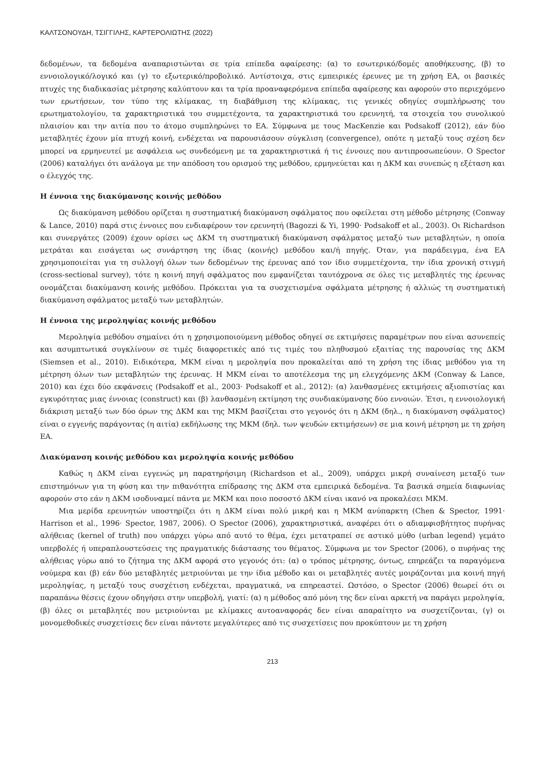ΚΑΛΤΣΟΝΟΥΔΗ, ΤΣΙΓΓΙΛΗΣ, ΚΑΡΤΕΡΟΛΙΩΤΗΣ (2022)
δεδομένων, τα δεδομένα αναπαριστώνται σε τρία επίπεδα αφαίρεσης: (α) το εσωτερικό/δομές αποθήκευσης, (β) το εννοιολογικό/λογικό και (γ) το εξωτερικό/προβολικό. Αντίστοιχα, στις εμπειρικές έρευνες με τη χρήση ΕΑ, οι βασικές πτυχές της διαδικασίας μέτρησης καλύπτουν και τα τρία προαναφερόμενα επίπεδα αφαίρεσης και αφορούν στο περιεχόμενο των ερωτήσεων, τον τύπο της κλίμακας, τη διαβάθμιση της κλίμακας, τις γενικές οδηγίες συμπλήρωσης του ερωτηματολογίου, τα χαρακτηριστικά του συμμετέχοντα, τα χαρακτηριστικά του ερευνητή, τα στοιχεία του συνολικού πλαισίου και την αιτία που το άτομο συμπληρώνει το ΕΑ. Σύμφωνα με τους MacKenzie και Podsakoff (2012), εάν δύο μεταβλητές έχουν μία πτυχή κοινή, ενδέχεται να παρουσιάσουν σύγκλιση (convergence), οπότε η μεταξύ τους σχέση δεν μπορεί να ερμηνευτεί με ασφάλεια ως συνδεόμενη με τα χαρακτηριστικά ή τις έννοιες που αντιπροσωπεύουν. Ο Spector (2006) καταλήγει ότι ανάλογα με την απόδοση του ορισμού της μεθόδου, ερμηνεύεται και η ΔΚΜ και συνεπώς η εξέταση και ο έλεγχός της.
Η έννοια της διακύμανσης κοινής μεθόδου
Ως διακύμανση μεθόδου ορίζεται η συστηματική διακύμανση σφάλματος που οφείλεται στη μέθοδο μέτρησης (Conway & Lance, 2010) παρά στις έννοιες που ενδιαφέρουν τον ερευνητή (Bagozzi & Yi, 1990· Podsakoff et al., 2003). Οι Richardson και συνεργάτες (2009) έχουν ορίσει ως ΔΚΜ τη συστηματική διακύμανση σφάλματος μεταξύ των μεταβλητών, η οποία μετράται και εισάγεται ως συνάρτηση της ίδιας (κοινής) μεθόδου και/ή πηγής. Όταν, για παράδειγμα, ένα ΕΑ χρησιμοποιείται για τη συλλογή όλων των δεδομένων της έρευνας από τον ίδιο συμμετέχοντα, την ίδια χρονική στιγμή (cross-sectional survey), τότε η κοινή πηγή σφάλματος που εμφανίζεται ταυτόχρονα σε όλες τις μεταβλητές της έρευνας ονομάζεται διακύμανση κοινής μεθόδου. Πρόκειται για τα συσχετισμένα σφάλματα μέτρησης ή αλλιώς τη συστηματική διακύμανση σφάλματος μεταξύ των μεταβλητών.
Η έννοια της μεροληψίας κοινής μεθόδου
Μεροληψία μεθόδου σημαίνει ότι η χρησιμοποιούμενη μέθοδος οδηγεί σε εκτιμήσεις παραμέτρων που είναι ασυνεπείς και ασυμπτωτικά συγκλίνουν σε τιμές διαφορετικές από τις τιμές του πληθυσμού εξαιτίας της παρουσίας της ΔΚΜ (Siemsen et al., 2010). Ειδικότερα, ΜΚΜ είναι η μεροληψία που προκαλείται από τη χρήση της ίδιας μεθόδου για τη μέτρηση όλων των μεταβλητών της έρευνας. Η ΜΚΜ είναι το αποτέλεσμα της μη ελεγχόμενης ΔΚΜ (Conway & Lance, 2010) και έχει δύο εκφάνσεις (Podsakoff et al., 2003· Podsakoff et al., 2012): (α) λανθασμένες εκτιμήσεις αξιοπιστίας και εγκυρότητας μιας έννοιας (construct) και (β) λανθασμένη εκτίμηση της συνδιακύμανσης δύο εννοιών. Έτσι, η εννοιολογική διάκριση μεταξύ των δύο όρων της ΔΚΜ και της ΜΚΜ βασίζεται στο γεγονός ότι η ΔΚΜ (δηλ., η διακύμανση σφάλματος) είναι ο εγγενής παράγοντας (η αιτία) εκδήλωσης της ΜΚΜ (δηλ. των ψευδών εκτιμήσεων) σε μια κοινή μέτρηση με τη χρήση ΕΑ.
Διακύμανση κοινής μεθόδου και μεροληψία κοινής μεθόδου
Καθώς η ΔΚΜ είναι εγγενώς μη παρατηρήσιμη (Richardson et al., 2009), υπάρχει μικρή συναίνεση μεταξύ των επιστημόνων για τη φύση και την πιθανότητα επίδρασης της ΔΚΜ στα εμπειρικά δεδομένα. Τα βασικά σημεία διαφωνίας αφορούν στο εάν η ΔΚΜ ισοδυναμεί πάντα με ΜΚΜ και ποιο ποσοστό ΔΚΜ είναι ικανό να προκαλέσει ΜΚΜ.
Μια μερίδα ερευνητών υποστηρίζει ότι η ΔΚΜ είναι πολύ μικρή και η ΜΚΜ ανύπαρκτη (Chen & Spector, 1991· Harrison et al., 1996· Spector, 1987, 2006). Ο Spector (2006), χαρακτηριστικά, αναφέρει ότι ο αδιαμφισβήτητος πυρήνας αλήθειας (kernel of truth) που υπάρχει γύρω από αυτό το θέμα, έχει μετατραπεί σε αστικό μύθο (urban legend) γεμάτο υπερβολές ή υπεραπλουστεύσεις της πραγματικής διάστασης του θέματος. Σύμφωνα με τον Spector (2006), ο πυρήνας της αλήθειας γύρω από το ζήτημα της ΔΚΜ αφορά στο γεγονός ότι: (α) ο τρόπος μέτρησης, όντως, επηρεάζει τα παραγόμενα νούμερα και (β) εάν δύο μεταβλητές μετριούνται με την ίδια μέθοδο και οι μεταβλητές αυτές μοιράζονται μια κοινή πηγή μεροληψίας, η μεταξύ τους συσχέτιση ενδέχεται, πραγματικά, να επηρεαστεί. Ωστόσο, ο Spector (2006) θεωρεί ότι οι παραπάνω θέσεις έχουν οδηγήσει στην υπερβολή, γιατί: (α) η μέθοδος από μόνη της δεν είναι αρκετή να παράγει μεροληψία, (β) όλες οι μεταβλητές που μετριούνται με κλίμακες αυτοαναφοράς δεν είναι απαραίτητο να συσχετίζονται, (γ) οι μονομεθοδικές συσχετίσεις δεν είναι πάντοτε μεγαλύτερες από τις συσχετίσεις που προκύπτουν με τη χρήση
213